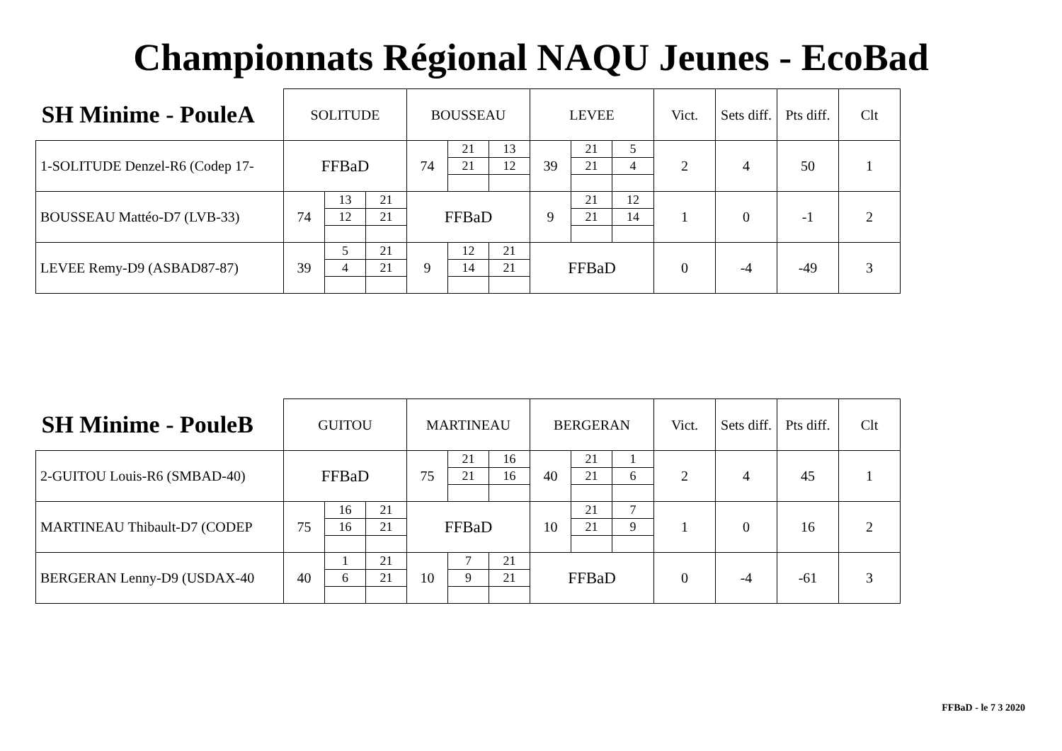Championnats Régional NAQU Jeunes - EcoBad
| SH Minime - PouleA | SOLITUDE | | | BOUSSEAU | | | LEVEE | | | Vict. | Sets diff. | Pts diff. | Clt |
| --- | --- | --- | --- | --- | --- | --- | --- | --- | --- | --- | --- | --- | --- |
| 1-SOLITUDE Denzel-R6 (Codep 17- | FFBaD | | | 74 | 21 | 13 | 39 | 21 | 5 | 2 | 4 | 50 | 1 |
| | | | | | 21 | 12 | | 21 | 4 | | | | |
| BOUSSEAU Mattéo-D7 (LVB-33) | 74 | 13 | 21 | FFBaD | | | 9 | 21 | 12 | 1 | 0 | -1 | 2 |
| | | 12 | 21 | | | | | 21 | 14 | | | | |
| LEVEE Remy-D9 (ASBAD87-87) | 39 | 5 | 21 | 9 | 12 | 21 | FFBaD | | | 0 | -4 | -49 | 3 |
| | | 4 | 21 | | 14 | 21 | | | | | | | |
| SH Minime - PouleB | GUITOU | | | MARTINEAU | | | BERGERAN | | | Vict. | Sets diff. | Pts diff. | Clt |
| --- | --- | --- | --- | --- | --- | --- | --- | --- | --- | --- | --- | --- | --- |
| 2-GUITOU Louis-R6 (SMBAD-40) | FFBaD | | | 75 | 21 | 16 | 40 | 21 | 1 | 2 | 4 | 45 | 1 |
| | | | | | 21 | 16 | | 21 | 6 | | | | |
| MARTINEAU Thibault-D7 (CODEP | 75 | 16 | 21 | FFBaD | | | 10 | 21 | 7 | 1 | 0 | 16 | 2 |
| | | 16 | 21 | | | | | 21 | 9 | | | | |
| BERGERAN Lenny-D9 (USDAX-40 | 40 | 1 | 21 | 10 | 7 | 21 | FFBaD | | | 0 | -4 | -61 | 3 |
| | | 6 | 21 | | 9 | 21 | | | | | | | |
FFBaD - le 7 3 2020